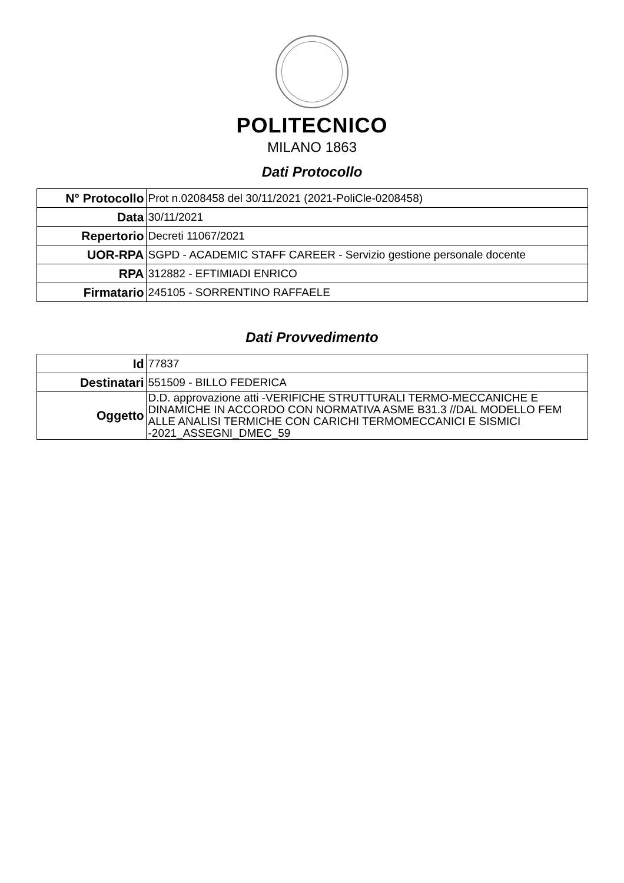POLITECNICO
MILANO 1863
Dati Protocollo
| N° Protocollo | Prot n.0208458 del 30/11/2021 (2021-PoliCle-0208458) |
| Data | 30/11/2021 |
| Repertorio | Decreti 11067/2021 |
| UOR-RPA | SGPD - ACADEMIC STAFF CAREER - Servizio gestione personale docente |
| RPA | 312882 - EFTIMIADI ENRICO |
| Firmatario | 245105 - SORRENTINO RAFFAELE |
Dati Provvedimento
| Id | 77837 |
| Destinatari | 551509 - BILLO FEDERICA |
| Oggetto | D.D. approvazione atti -VERIFICHE STRUTTURALI TERMO-MECCANICHE E DINAMICHE IN ACCORDO CON NORMATIVA ASME B31.3 //DAL MODELLO FEM ALLE ANALISI TERMICHE CON CARICHI TERMOMECCANICI E SISMICI -2021_ASSEGNI_DMEC_59 |